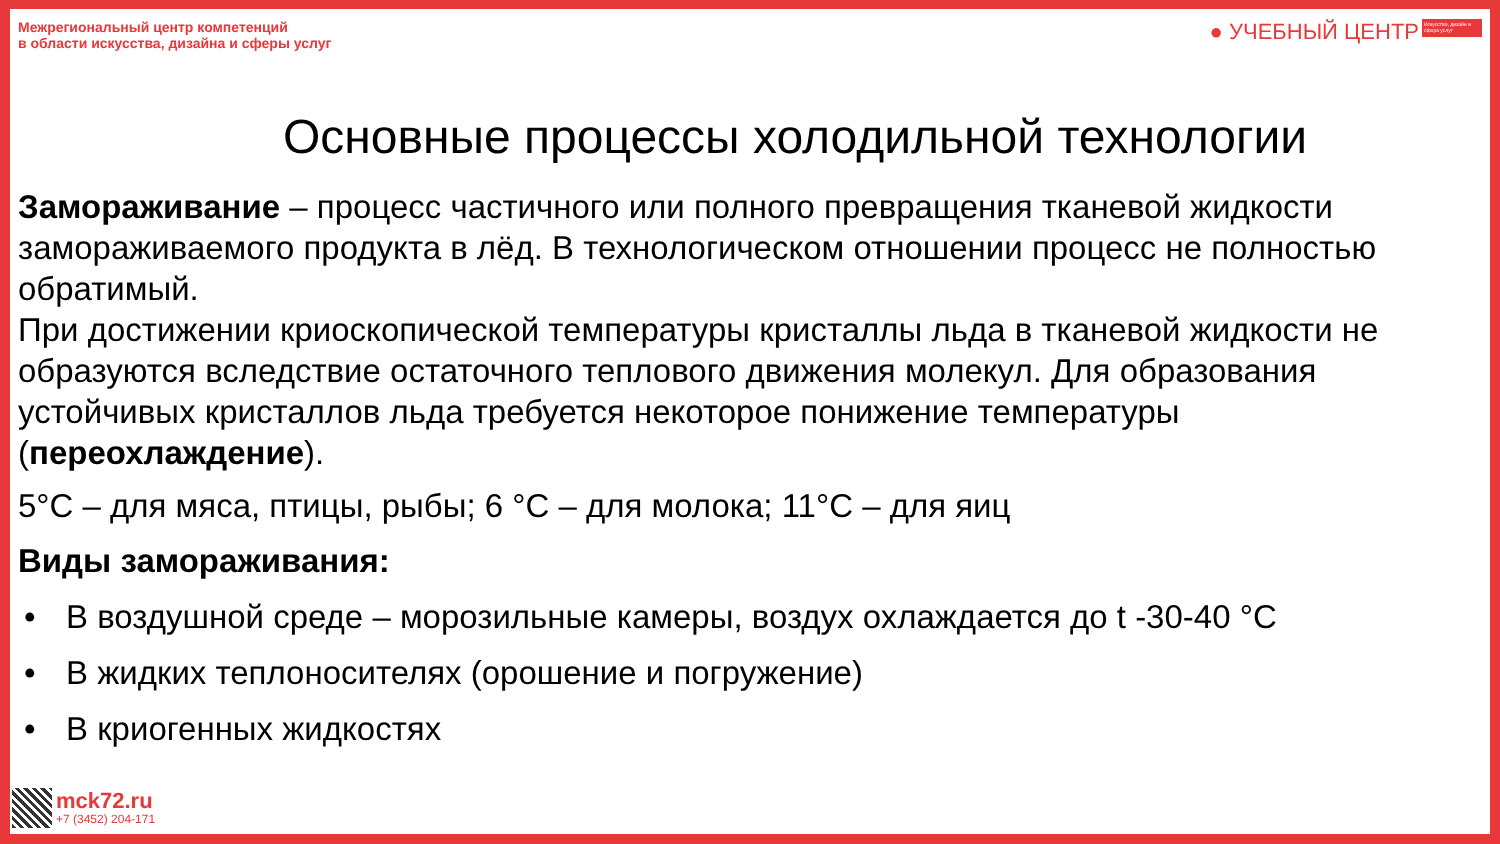Межрегиональный центр компетенций
в области искусства, дизайна и сферы услуг
● УЧЕБНЫЙ ЦЕНТР Искусство, дизайн и сфера услуг
Основные процессы холодильной технологии
Замораживание – процесс частичного или полного превращения тканевой жидкости замораживаемого продукта в лёд. В технологическом отношении процесс не полностью обратимый.
При достижении криоскопической температуры кристаллы льда в тканевой жидкости не образуются вследствие остаточного теплового движения молекул. Для образования устойчивых кристаллов льда требуется некоторое понижение температуры (переохлаждение).
5°С – для мяса, птицы, рыбы; 6 °С – для молока; 11°С – для яиц
Виды замораживания:
• В воздушной среде – морозильные камеры, воздух охлаждается до t -30-40 °С
• В жидких теплоносителях (орошение и погружение)
• В криогенных жидкостях
mck72.ru
+7 (3452) 204-171